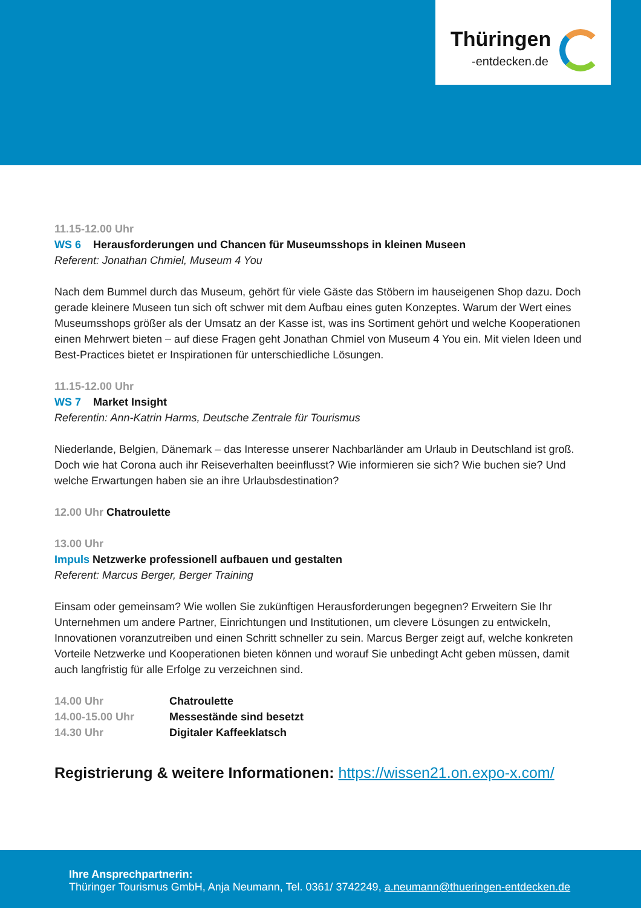Thüringen
-entdecken.de
11.15-12.00 Uhr
WS 6 Herausforderungen und Chancen für Museumsshops in kleinen Museen
Referent: Jonathan Chmiel, Museum 4 You
Nach dem Bummel durch das Museum, gehört für viele Gäste das Stöbern im hauseigenen Shop dazu. Doch gerade kleinere Museen tun sich oft schwer mit dem Aufbau eines guten Konzeptes. Warum der Wert eines Museumsshops größer als der Umsatz an der Kasse ist, was ins Sortiment gehört und welche Kooperationen einen Mehrwert bieten – auf diese Fragen geht Jonathan Chmiel von Museum 4 You ein. Mit vielen Ideen und Best-Practices bietet er Inspirationen für unterschiedliche Lösungen.
11.15-12.00 Uhr
WS 7 Market Insight
Referentin: Ann-Katrin Harms, Deutsche Zentrale für Tourismus
Niederlande, Belgien, Dänemark – das Interesse unserer Nachbarländer am Urlaub in Deutschland ist groß. Doch wie hat Corona auch ihr Reiseverhalten beeinflusst? Wie informieren sie sich? Wie buchen sie? Und welche Erwartungen haben sie an ihre Urlaubsdestination?
12.00 Uhr Chatroulette
13.00 Uhr
Impuls Netzwerke professionell aufbauen und gestalten
Referent: Marcus Berger, Berger Training
Einsam oder gemeinsam? Wie wollen Sie zukünftigen Herausforderungen begegnen? Erweitern Sie Ihr Unternehmen um andere Partner, Einrichtungen und Institutionen, um clevere Lösungen zu entwickeln, Innovationen voranzutreiben und einen Schritt schneller zu sein. Marcus Berger zeigt auf, welche konkreten Vorteile Netzwerke und Kooperationen bieten können und worauf Sie unbedingt Acht geben müssen, damit auch langfristig für alle Erfolge zu verzeichnen sind.
| 14.00 Uhr | Chatroulette |
| 14.00-15.00 Uhr | Messestände sind besetzt |
| 14.30 Uhr | Digitaler Kaffeeklatsch |
Registrierung & weitere Informationen: https://wissen21.on.expo-x.com/
Ihre Ansprechpartnerin:
Thüringer Tourismus GmbH, Anja Neumann, Tel. 0361/ 3742249, a.neumann@thueringen-entdecken.de